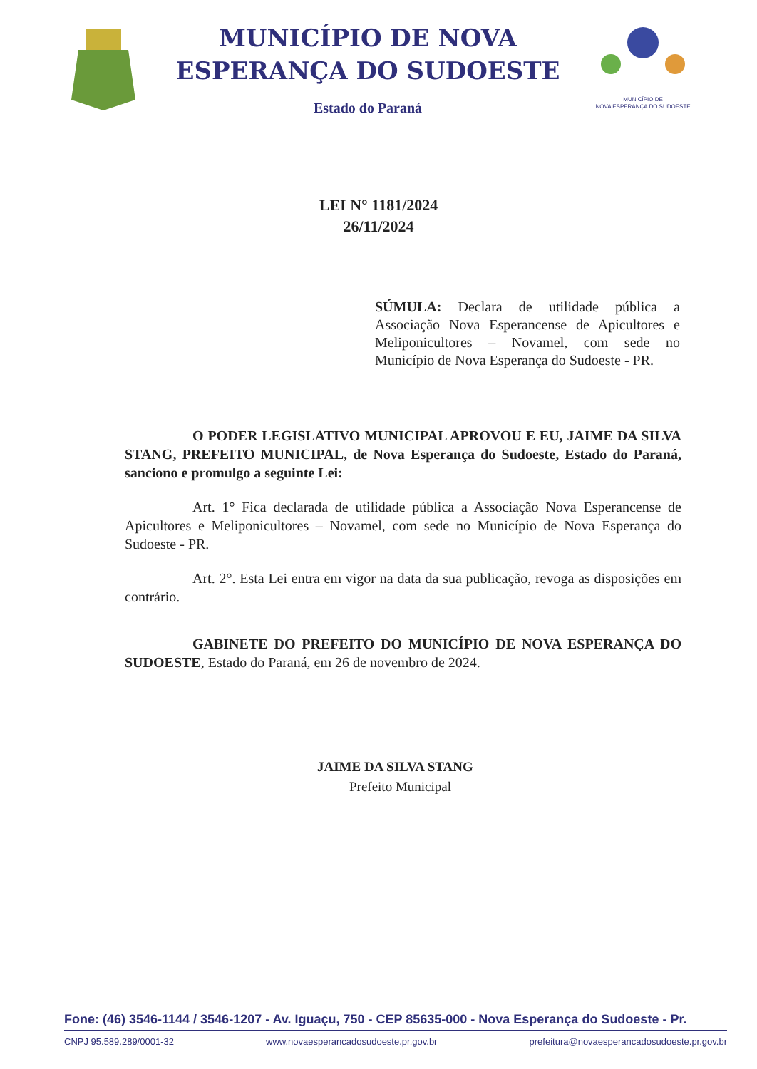MUNICÍPIO DE NOVA
ESPERANÇA DO SUDOESTE
Estado do Paraná
MUNICÍPIO DE
NOVA ESPERANÇA DO SUDOESTE
LEI N° 1181/2024
26/11/2024
SÚMULA: Declara de utilidade pública a Associação Nova Esperancense de Apicultores e Meliponicultores – Novamel, com sede no Município de Nova Esperança do Sudoeste - PR.
O PODER LEGISLATIVO MUNICIPAL APROVOU E EU, JAIME DA SILVA STANG, PREFEITO MUNICIPAL, de Nova Esperança do Sudoeste, Estado do Paraná, sanciono e promulgo a seguinte Lei:
Art. 1° Fica declarada de utilidade pública a Associação Nova Esperancense de Apicultores e Meliponicultores – Novamel, com sede no Município de Nova Esperança do Sudoeste - PR.
Art. 2°. Esta Lei entra em vigor na data da sua publicação, revoga as disposições em contrário.
GABINETE DO PREFEITO DO MUNICÍPIO DE NOVA ESPERANÇA DO SUDOESTE, Estado do Paraná, em 26 de novembro de 2024.
JAIME DA SILVA STANG
Prefeito Municipal
Fone: (46) 3546-1144 / 3546-1207 - Av. Iguaçu, 750 - CEP 85635-000 - Nova Esperança do Sudoeste - Pr.
CNPJ 95.589.289/0001-32 www.novaesperancadosudoeste.pr.gov.br prefeitura@novaesperancadosudoeste.pr.gov.br